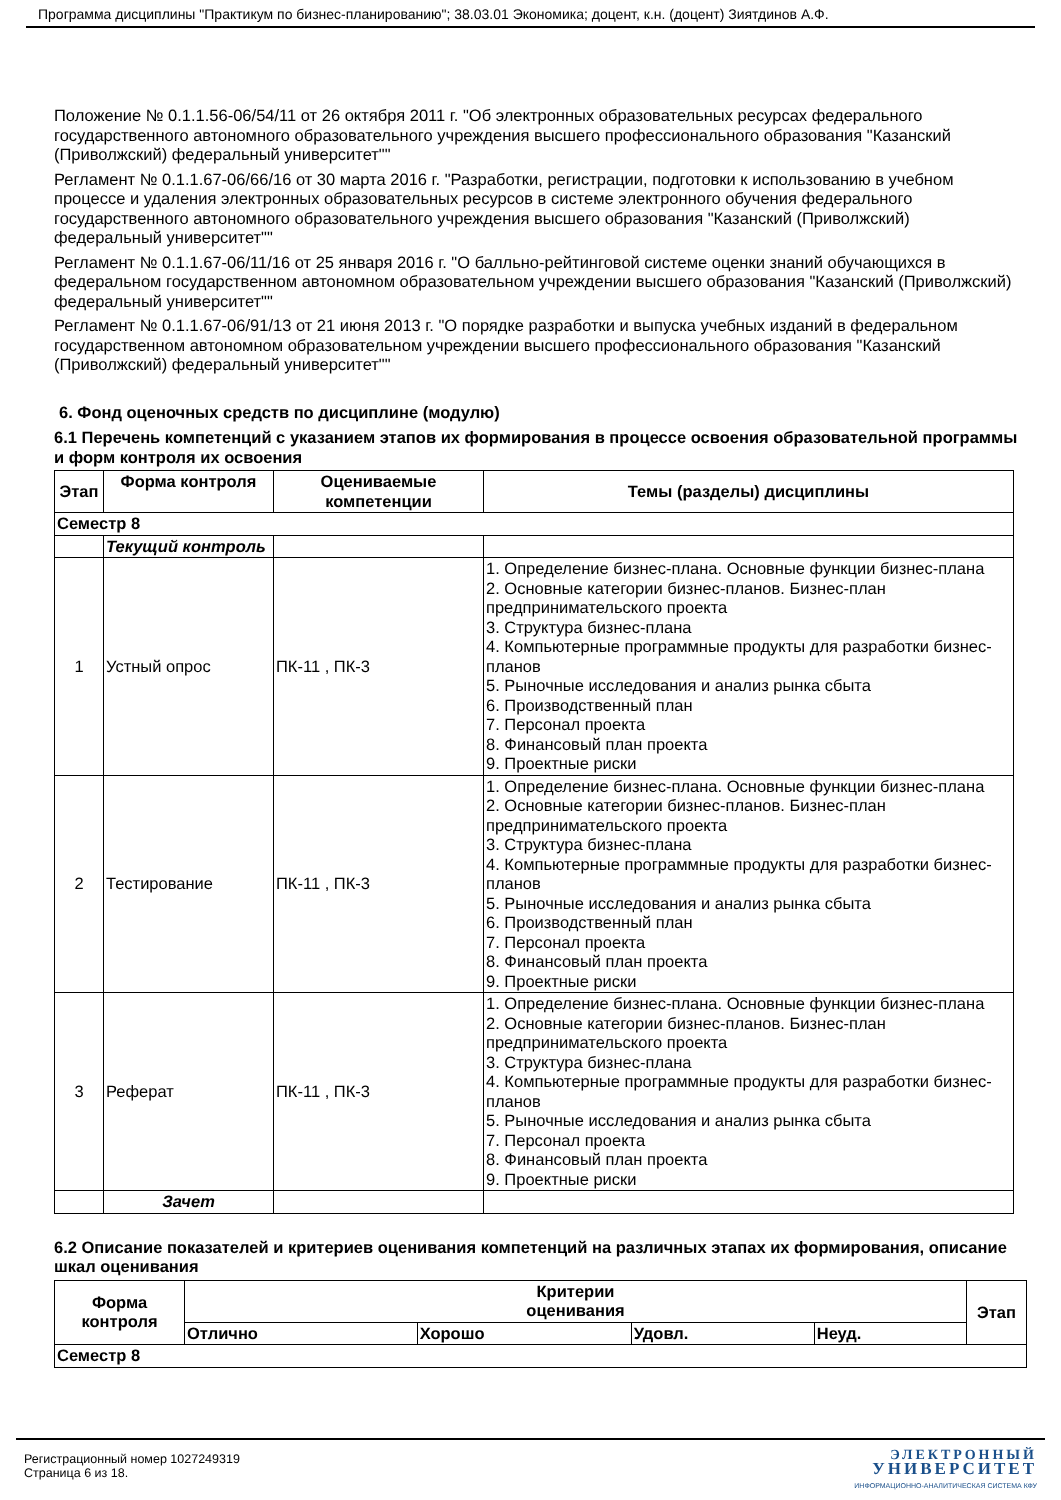Программа дисциплины "Практикум по бизнес-планированию"; 38.03.01 Экономика; доцент, к.н. (доцент) Зиятдинов А.Ф.
Положение № 0.1.1.56-06/54/11 от 26 октября 2011 г. "Об электронных образовательных ресурсах федерального государственного автономного образовательного учреждения высшего профессионального образования "Казанский (Приволжский) федеральный университет""
Регламент № 0.1.1.67-06/66/16 от 30 марта 2016 г. "Разработки, регистрации, подготовки к использованию в учебном процессе и удаления электронных образовательных ресурсов в системе электронного обучения федерального государственного автономного образовательного учреждения высшего образования "Казанский (Приволжский) федеральный университет""
Регламент № 0.1.1.67-06/11/16 от 25 января 2016 г. "О балльно-рейтинговой системе оценки знаний обучающихся в федеральном государственном автономном образовательном учреждении высшего образования "Казанский (Приволжский) федеральный университет""
Регламент № 0.1.1.67-06/91/13 от 21 июня 2013 г. "О порядке разработки и выпуска учебных изданий в федеральном государственном автономном образовательном учреждении высшего профессионального образования "Казанский (Приволжский) федеральный университет""
6. Фонд оценочных средств по дисциплине (модулю)
6.1 Перечень компетенций с указанием этапов их формирования в процессе освоения образовательной программы и форм контроля их освоения
| Этап | Форма контроля | Оцениваемые компетенции | Темы (разделы) дисциплины |
| --- | --- | --- | --- |
| Семестр 8 | | | |
| | Текущий контроль | | |
| 1 | Устный опрос | ПК-11 , ПК-3 | 1. Определение бизнес-плана. Основные функции бизнес-плана 2. Основные категории бизнес-планов. Бизнес-план предпринимательского проекта 3. Структура бизнес-плана 4. Компьютерные программные продукты для разработки бизнес-планов 5. Рыночные исследования и анализ рынка сбыта 6. Производственный план 7. Персонал проекта 8. Финансовый план проекта 9. Проектные риски |
| 2 | Тестирование | ПК-11 , ПК-3 | 1. Определение бизнес-плана. Основные функции бизнес-плана 2. Основные категории бизнес-планов. Бизнес-план предпринимательского проекта 3. Структура бизнес-плана 4. Компьютерные программные продукты для разработки бизнес-планов 5. Рыночные исследования и анализ рынка сбыта 6. Производственный план 7. Персонал проекта 8. Финансовый план проекта 9. Проектные риски |
| 3 | Реферат | ПК-11 , ПК-3 | 1. Определение бизнес-плана. Основные функции бизнес-плана 2. Основные категории бизнес-планов. Бизнес-план предпринимательского проекта 3. Структура бизнес-плана 4. Компьютерные программные продукты для разработки бизнес-планов 5. Рыночные исследования и анализ рынка сбыта 7. Персонал проекта 8. Финансовый план проекта 9. Проектные риски |
| | Зачет | | |
6.2 Описание показателей и критериев оценивания компетенций на различных этапах их формирования, описание шкал оценивания
| Форма контроля | Критерии оценивания | | | | Этап |
| --- | --- | --- | --- | --- | --- |
| | Отлично | Хорошо | Удовл. | Неуд. | |
| Семестр 8 | | | | | |
Регистрационный номер 1027249319
Страница 6 из 18.
ЭЛЕКТРОННЫЙ
УНИВЕРСИТЕТ
ИНФОРМАЦИОННО-АНАЛИТИЧЕСКАЯ СИСТЕМА КФУ